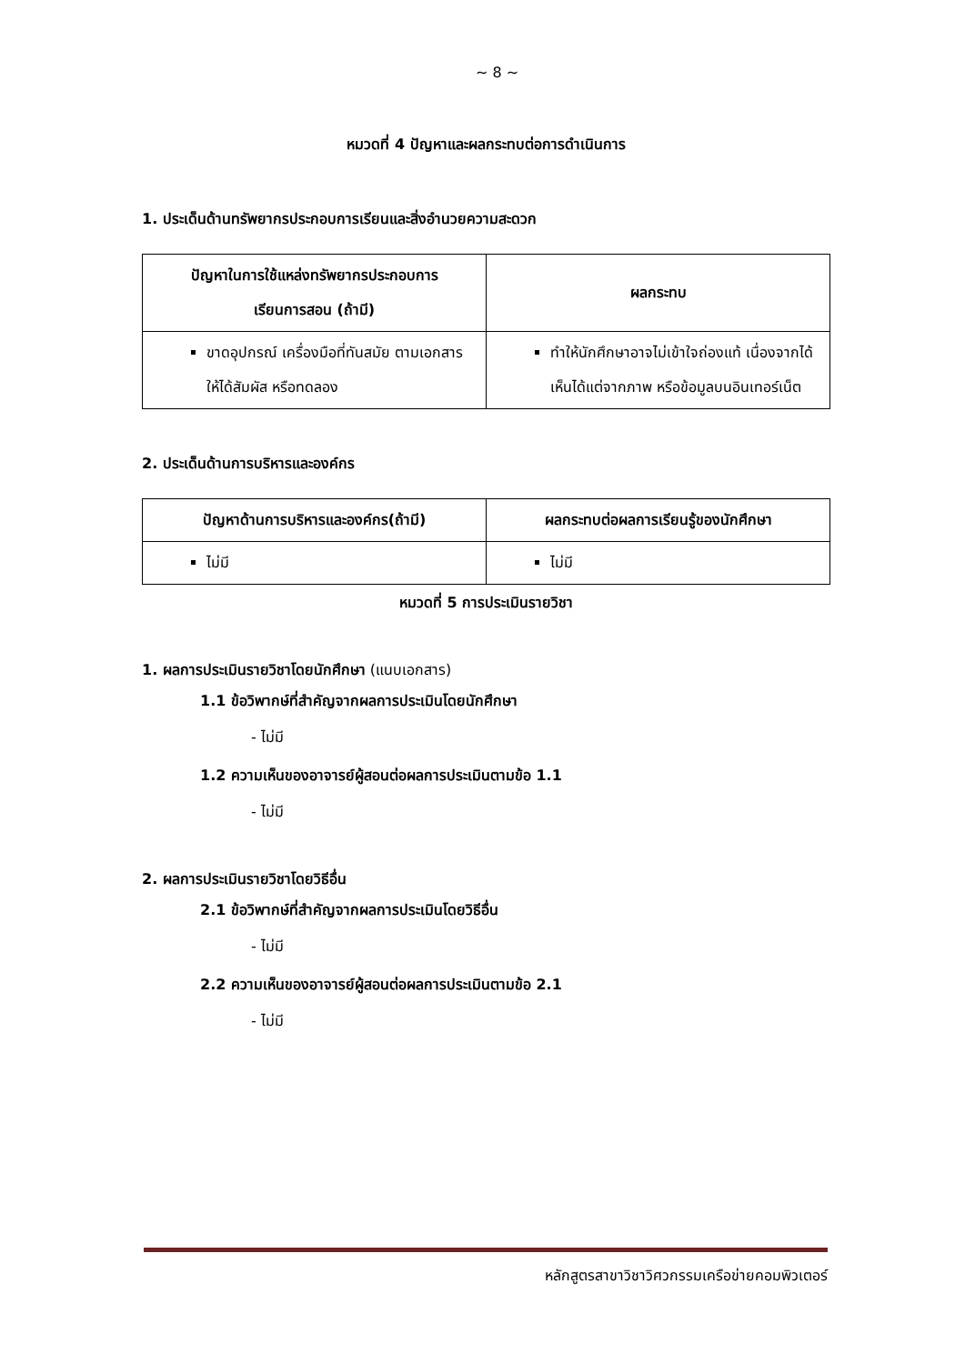~ 8 ~
หมวดที่ 4 ปัญหาและผลกระทบต่อการดำเนินการ
1. ประเด็นด้านทรัพยากรประกอบการเรียนและสิ่งอำนวยความสะดวก
| ปัญหาในการใช้แหล่งทรัพยากรประกอบการ เรียนการสอน (ถ้ามี) | ผลกระทบ |
| --- | --- |
| ขาดอุปกรณ์ เครื่องมือที่ทันสมัย ตามเอกสาร ให้ได้สัมผัส หรือทดลอง | ทำให้นักศึกษาอาจไม่เข้าใจถ่องแท้ เนื่องจากได้เห็นได้แต่จากภาพ หรือข้อมูลบนอินเทอร์เน็ต |
2. ประเด็นด้านการบริหารและองค์กร
| ปัญหาด้านการบริหารและองค์กร(ถ้ามี) | ผลกระทบต่อผลการเรียนรู้ของนักศึกษา |
| --- | --- |
| ไม่มี | ไม่มี |
หมวดที่ 5 การประเมินรายวิชา
1. ผลการประเมินรายวิชาโดยนักศึกษา (แนบเอกสาร)
1.1 ข้อวิพากษ์ที่สำคัญจากผลการประเมินโดยนักศึกษา
- ไม่มี
1.2 ความเห็นของอาจารย์ผู้สอนต่อผลการประเมินตามข้อ 1.1
- ไม่มี
2. ผลการประเมินรายวิชาโดยวิธีอื่น
2.1 ข้อวิพากษ์ที่สำคัญจากผลการประเมินโดยวิธีอื่น
- ไม่มี
2.2 ความเห็นของอาจารย์ผู้สอนต่อผลการประเมินตามข้อ 2.1
- ไม่มี
หลักสูตรสาขาวิชาวิศวกรรมเครือข่ายคอมพิวเตอร์